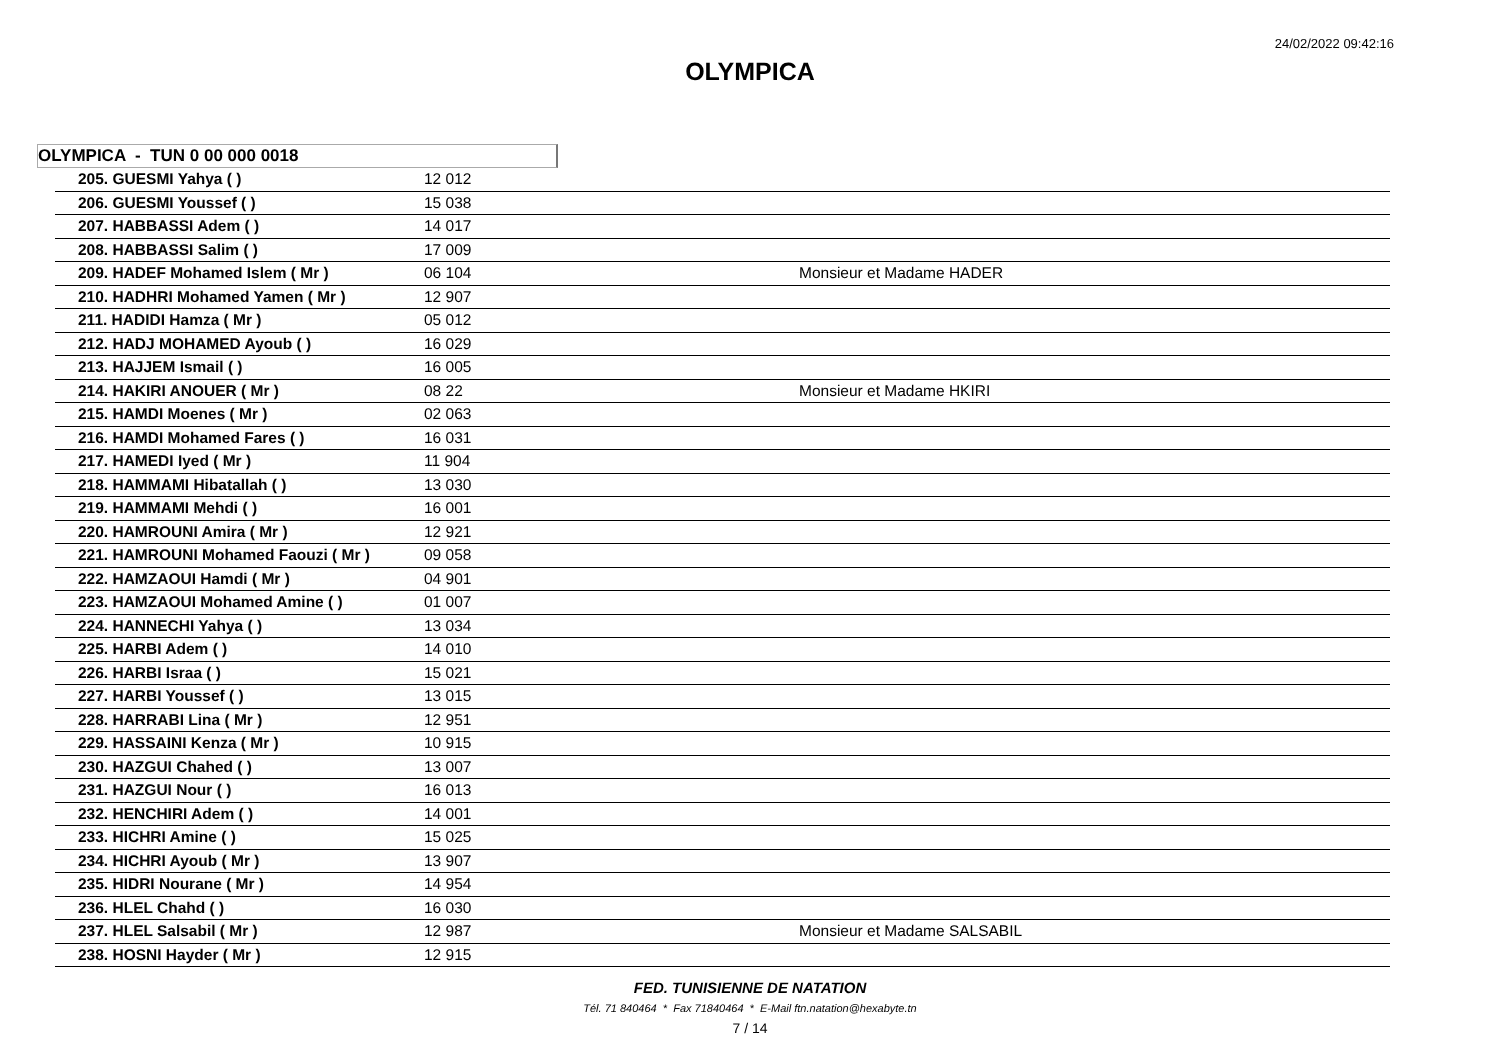24/02/2022 09:42:16
OLYMPICA
OLYMPICA - TUN 0 00 000 0018
| 205. GUESMI Yahya ( ) | 12 012 | |
| 206. GUESMI Youssef ( ) | 15 038 | |
| 207. HABBASSI Adem ( ) | 14 017 | |
| 208. HABBASSI Salim ( ) | 17 009 | |
| 209. HADEF Mohamed Islem ( Mr ) | 06 104 | Monsieur et Madame HADER |
| 210. HADHRI Mohamed Yamen ( Mr ) | 12 907 | |
| 211. HADIDI Hamza ( Mr ) | 05 012 | |
| 212. HADJ MOHAMED Ayoub ( ) | 16 029 | |
| 213. HAJJEM Ismail ( ) | 16 005 | |
| 214. HAKIRI ANOUER ( Mr ) | 08 22 | Monsieur et Madame HKIRI |
| 215. HAMDI Moenes ( Mr ) | 02 063 | |
| 216. HAMDI Mohamed Fares ( ) | 16 031 | |
| 217. HAMEDI Iyed ( Mr ) | 11 904 | |
| 218. HAMMAMI Hibatallah ( ) | 13 030 | |
| 219. HAMMAMI Mehdi ( ) | 16 001 | |
| 220. HAMROUNI Amira ( Mr ) | 12 921 | |
| 221. HAMROUNI Mohamed Faouzi ( Mr ) | 09 058 | |
| 222. HAMZAOUI Hamdi ( Mr ) | 04 901 | |
| 223. HAMZAOUI Mohamed Amine ( ) | 01 007 | |
| 224. HANNECHI Yahya ( ) | 13 034 | |
| 225. HARBI Adem ( ) | 14 010 | |
| 226. HARBI Israa ( ) | 15 021 | |
| 227. HARBI Youssef ( ) | 13 015 | |
| 228. HARRABI Lina ( Mr ) | 12 951 | |
| 229. HASSAINI Kenza ( Mr ) | 10 915 | |
| 230. HAZGUI Chahed ( ) | 13 007 | |
| 231. HAZGUI Nour ( ) | 16 013 | |
| 232. HENCHIRI Adem ( ) | 14 001 | |
| 233. HICHRI Amine ( ) | 15 025 | |
| 234. HICHRI Ayoub ( Mr ) | 13 907 | |
| 235. HIDRI Nourane ( Mr ) | 14 954 | |
| 236. HLEL Chahd ( ) | 16 030 | |
| 237. HLEL Salsabil ( Mr ) | 12 987 | Monsieur et Madame SALSABIL |
| 238. HOSNI Hayder ( Mr ) | 12 915 | |
FED. TUNISIENNE DE NATATION
Tél. 71 840464 * Fax 71840464 * E-Mail ftn.natation@hexabyte.tn
7 / 14